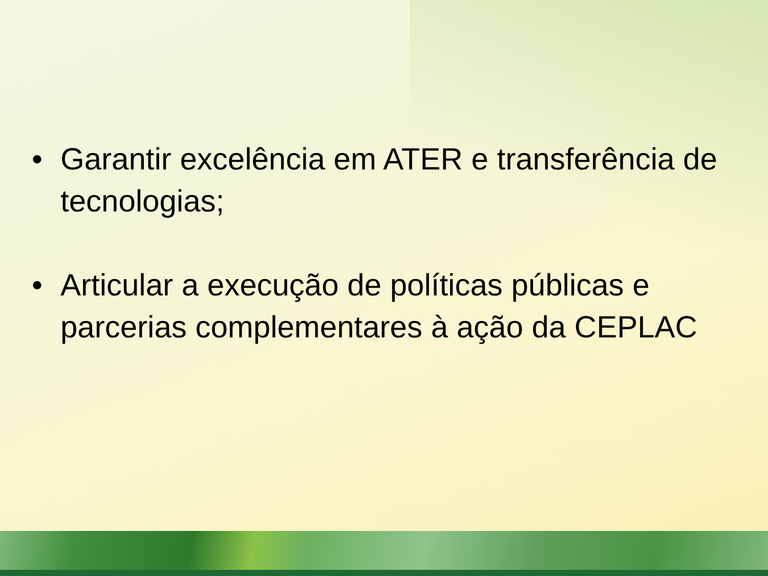• Garantir excelência em ATER e transferência de tecnologias;
• Articular a execução de políticas públicas e parcerias complementares à ação da CEPLAC